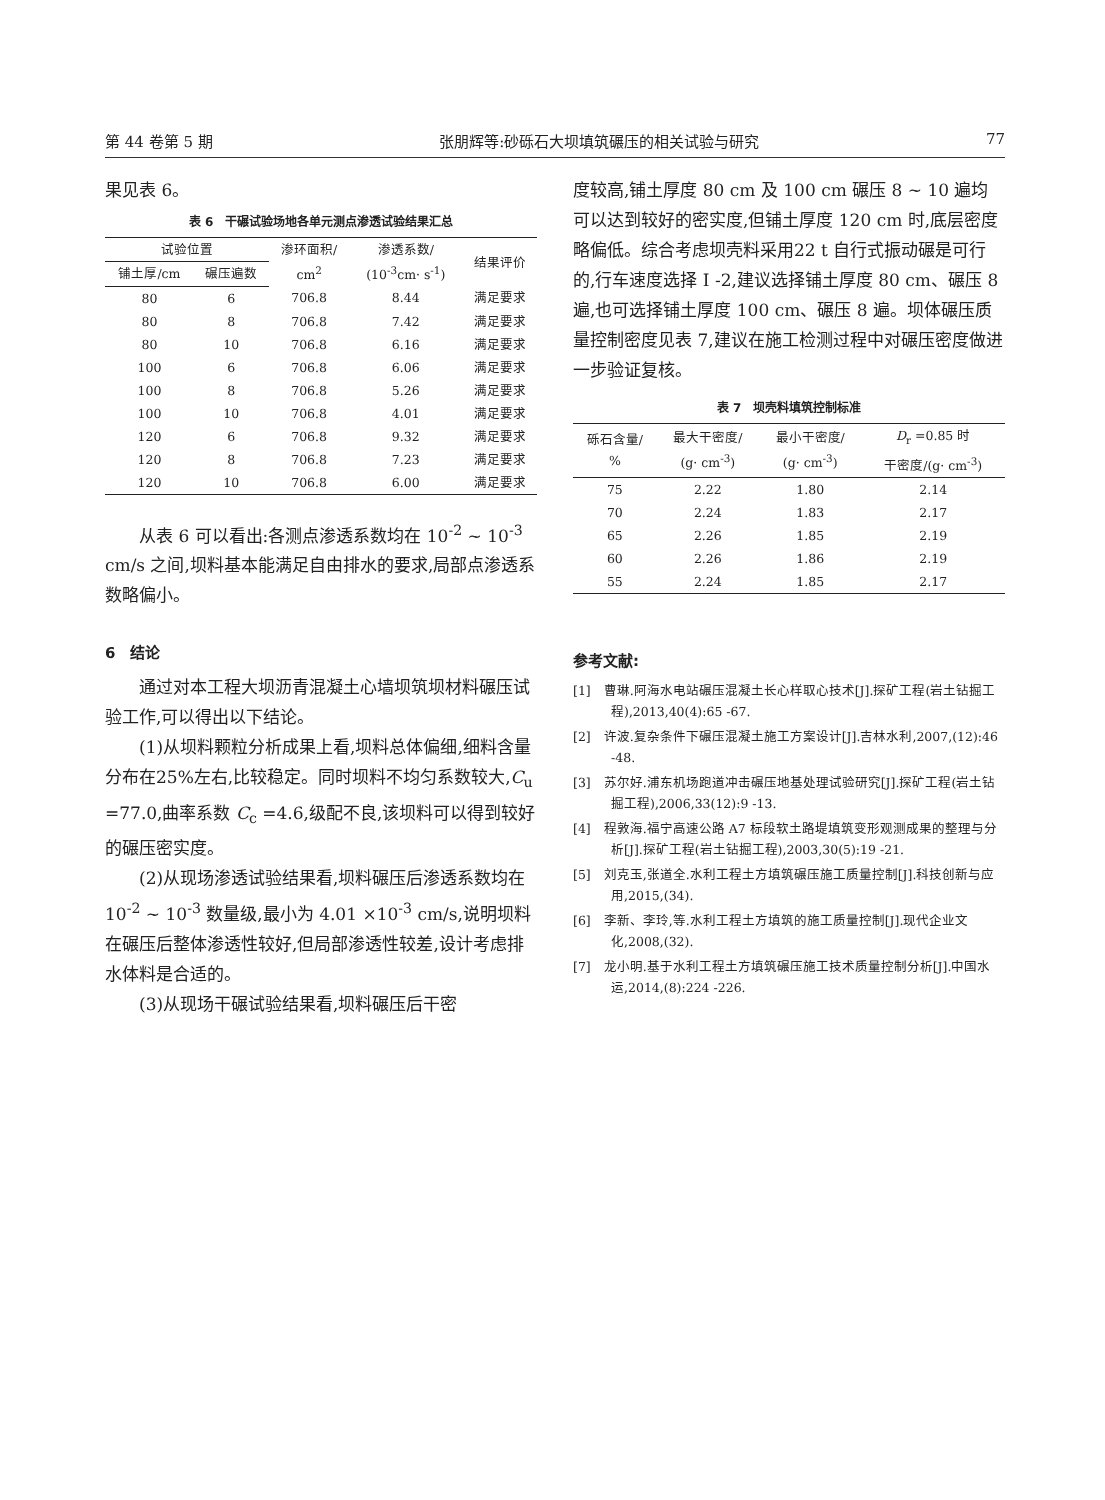第 44 卷第 5 期 张朋辉等:砂砾石大坝填筑碾压的相关试验与研究 77
果见表 6。
表 6　干碾试验场地各单元测点渗透试验结果汇总
| 试验位置 | | 渗环面积/ cm<sup>2</sup> | 渗透系数/ (10<sup>-3</sup>cm· s<sup>-1</sup>) | 结果评价 |
| --- | --- | --- | --- | --- |
| 铺土厚/cm | 碾压遍数 | | | |
| 80 | 6 | 706.8 | 8.44 | 满足要求 |
| 80 | 8 | 706.8 | 7.42 | 满足要求 |
| 80 | 10 | 706.8 | 6.16 | 满足要求 |
| 100 | 6 | 706.8 | 6.06 | 满足要求 |
| 100 | 8 | 706.8 | 5.26 | 满足要求 |
| 100 | 10 | 706.8 | 4.01 | 满足要求 |
| 120 | 6 | 706.8 | 9.32 | 满足要求 |
| 120 | 8 | 706.8 | 7.23 | 满足要求 |
| 120 | 10 | 706.8 | 6.00 | 满足要求 |
从表 6 可以看出:各测点渗透系数均在 10<sup>-2</sup> ~ 10<sup>-3</sup> cm/s 之间,坝料基本能满足自由排水的要求,局部点渗透系数略偏小。
6　结论
通过对本工程大坝沥青混凝土心墙坝筑坝材料碾压试验工作,可以得出以下结论。
(1)从坝料颗粒分析成果上看,坝料总体偏细,细料含量分布在25%左右,比较稳定。同时坝料不均匀系数较大,C<sub>u</sub> =77.0,曲率系数 C<sub>c</sub> =4.6,级配不良,该坝料可以得到较好的碾压密实度。
(2)从现场渗透试验结果看,坝料碾压后渗透系数均在 10<sup>-2</sup> ~ 10<sup>-3</sup> 数量级,最小为 4.01 ×10<sup>-3</sup> cm/s,说明坝料在碾压后整体渗透性较好,但局部渗透性较差,设计考虑排水体料是合适的。
(3)从现场干碾试验结果看,坝料碾压后干密
度较高,铺土厚度 80 cm 及 100 cm 碾压 8 ~ 10 遍均可以达到较好的密实度,但铺土厚度 120 cm 时,底层密度略偏低。综合考虑坝壳料采用22 t 自行式振动碾是可行的,行车速度选择 I -2,建议选择铺土厚度 80 cm、碾压 8 遍,也可选择铺土厚度 100 cm、碾压 8 遍。坝体碾压质量控制密度见表 7,建议在施工检测过程中对碾压密度做进一步验证复核。
表 7　坝壳料填筑控制标准
| 砾石含量/ % | 最大干密度/ (g· cm<sup>-3</sup>) | 最小干密度/ (g· cm<sup>-3</sup>) | D<sub>r</sub> =0.85 时 干密度/(g· cm<sup>-3</sup>) |
| --- | --- | --- | --- |
| 75 | 2.22 | 1.80 | 2.14 |
| 70 | 2.24 | 1.83 | 2.17 |
| 65 | 2.26 | 1.85 | 2.19 |
| 60 | 2.26 | 1.86 | 2.19 |
| 55 | 2.24 | 1.85 | 2.17 |
参考文献:
[1]　曹琳.阿海水电站碾压混凝土长心样取心技术[J].探矿工程(岩土钻掘工程),2013,40(4):65 -67.
[2]　许波.复杂条件下碾压混凝土施工方案设计[J].吉林水利,2007,(12):46 -48.
[3]　苏尔好.浦东机场跑道冲击碾压地基处理试验研究[J].探矿工程(岩土钻掘工程),2006,33(12):9 -13.
[4]　程敦海.福宁高速公路 A7 标段软土路堤填筑变形观测成果的整理与分析[J].探矿工程(岩土钻掘工程),2003,30(5):19 -21.
[5]　刘克玉,张道全.水利工程土方填筑碾压施工质量控制[J].科技创新与应用,2015,(34).
[6]　李新、李玲,等.水利工程土方填筑的施工质量控制[J].现代企业文化,2008,(32).
[7]　龙小明.基于水利工程土方填筑碾压施工技术质量控制分析[J].中国水运,2014,(8):224 -226.